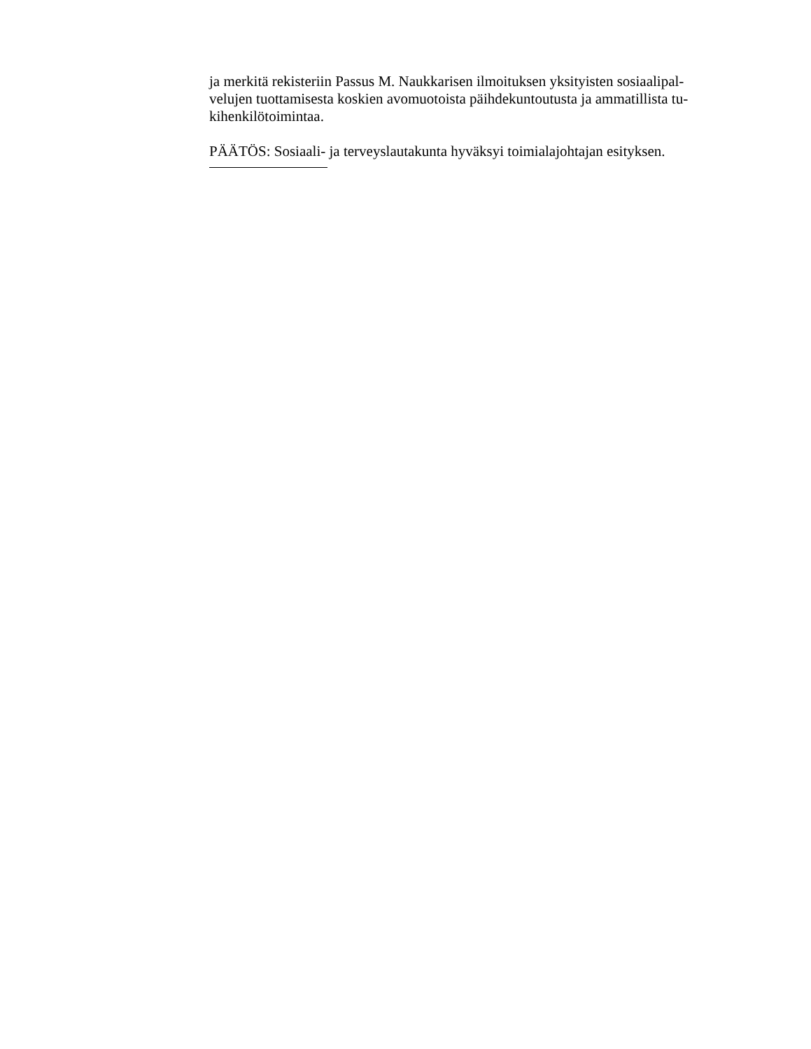ja merkitä rekisteriin Passus M. Naukkarisen ilmoituksen yksityisten sosiaalipal-
velujen tuottamisesta koskien avomuotoista päihdekuntoutusta ja ammatillista tu-
kihenkilötoimintaa.
PÄÄTÖS: Sosiaali- ja terveyslautakunta hyväksyi toimialajohtajan esityksen.